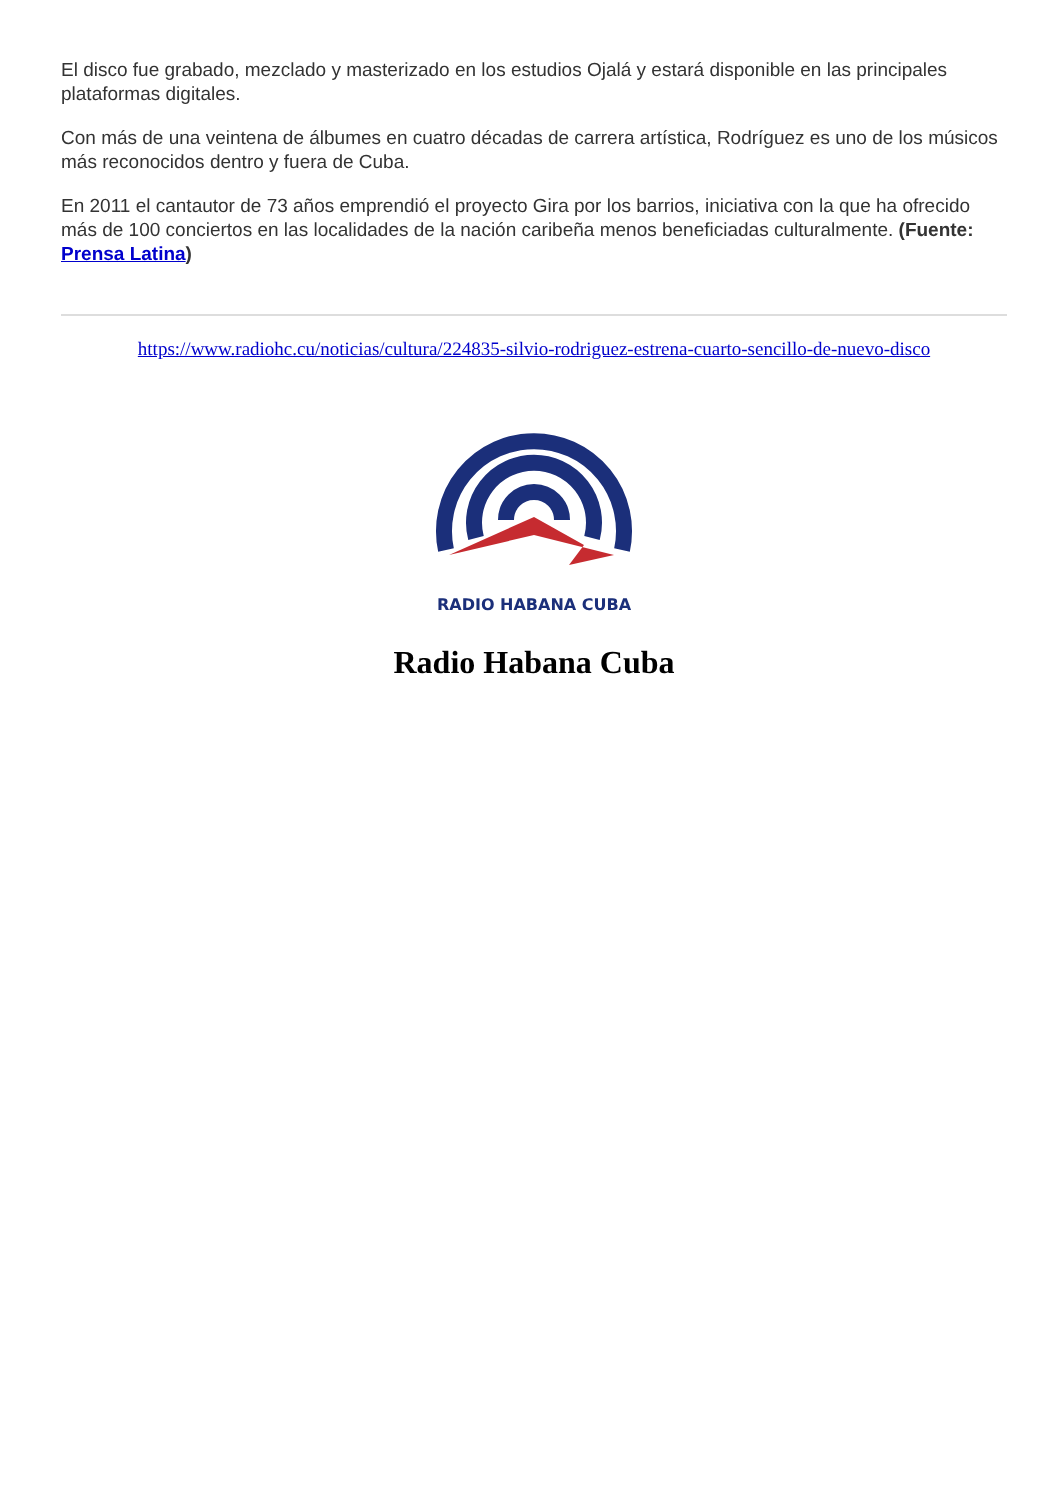El disco fue grabado, mezclado y masterizado en los estudios Ojalá y estará disponible en las principales plataformas digitales.
Con más de una veintena de álbumes en cuatro décadas de carrera artística, Rodríguez es uno de los músicos más reconocidos dentro y fuera de Cuba.
En 2011 el cantautor de 73 años emprendió el proyecto Gira por los barrios, iniciativa con la que ha ofrecido más de 100 conciertos en las localidades de la nación caribeña menos beneficiadas culturalmente. (Fuente: Prensa Latina)
https://www.radiohc.cu/noticias/cultura/224835-silvio-rodriguez-estrena-cuarto-sencillo-de-nuevo-disco
RADIO HABANA CUBA
Radio Habana Cuba